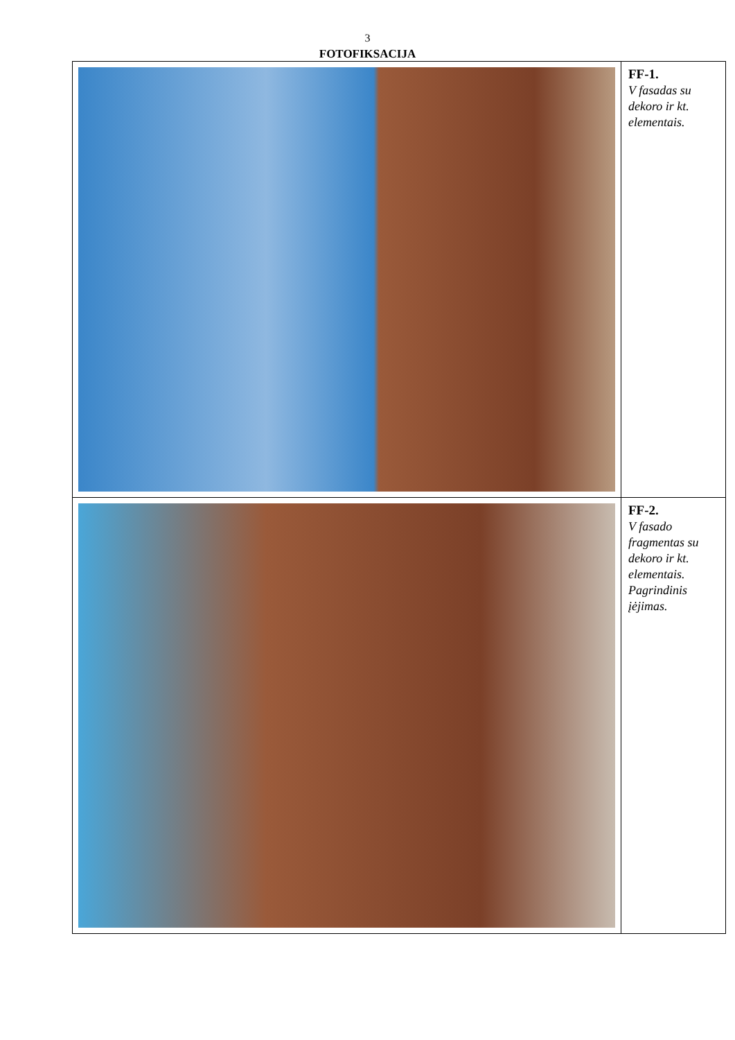3
FOTOFIKSACIJA
| | FF-1. V fasadas su dekoro ir kt. elementais. |
| | FF-2. V fasado fragmentas su dekoro ir kt. elementais. Pagrindinis įėjimas. |